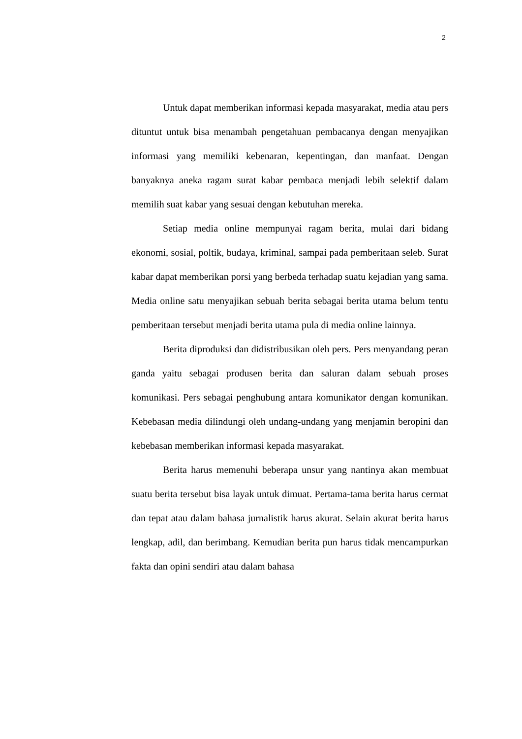2
Untuk dapat memberikan informasi kepada masyarakat, media atau pers dituntut untuk bisa menambah pengetahuan pembacanya dengan menyajikan informasi yang memiliki kebenaran, kepentingan, dan manfaat. Dengan banyaknya aneka ragam surat kabar pembaca menjadi lebih selektif dalam memilih suat kabar yang sesuai dengan kebutuhan mereka.
Setiap media online mempunyai ragam berita, mulai dari bidang ekonomi, sosial, poltik, budaya, kriminal, sampai pada pemberitaan seleb. Surat kabar dapat memberikan porsi yang berbeda terhadap suatu kejadian yang sama. Media online satu menyajikan sebuah berita sebagai berita utama belum tentu pemberitaan tersebut menjadi berita utama pula di media online lainnya.
Berita diproduksi dan didistribusikan oleh pers. Pers menyandang peran ganda yaitu sebagai produsen berita dan saluran dalam sebuah proses komunikasi. Pers sebagai penghubung antara komunikator dengan komunikan. Kebebasan media dilindungi oleh undang-undang yang menjamin beropini dan kebebasan memberikan informasi kepada masyarakat.
Berita harus memenuhi beberapa unsur yang nantinya akan membuat suatu berita tersebut bisa layak untuk dimuat. Pertama-tama berita harus cermat dan tepat atau dalam bahasa jurnalistik harus akurat. Selain akurat berita harus lengkap, adil, dan berimbang. Kemudian berita pun harus tidak mencampurkan fakta dan opini sendiri atau dalam bahasa